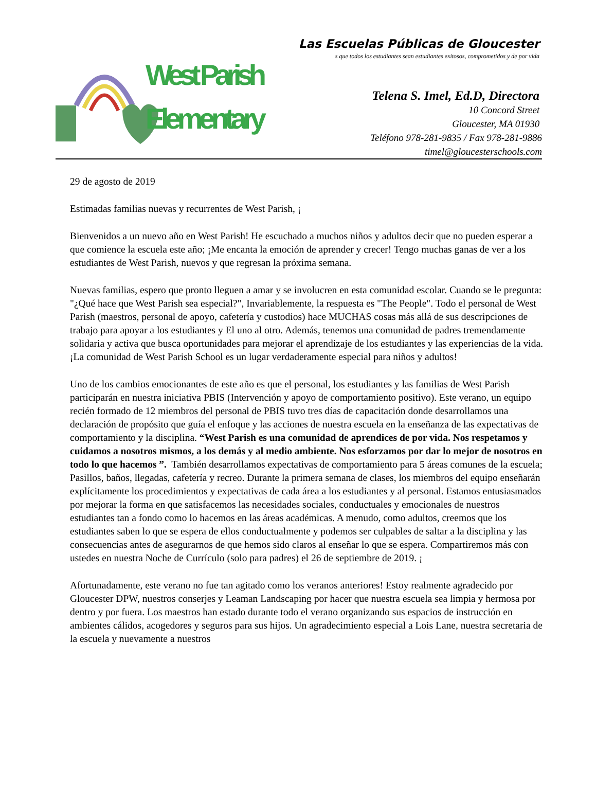West Parish
Elementary
Las Escuelas Públicas de Gloucester
s que todos los estudiantes sean estudiantes exitosos, comprometidos y de por vida
Telena S. Imel, Ed.D, Directora
10 Concord Street
Gloucester, MA 01930
Teléfono 978-281-9835 / Fax 978-281-9886
timel@gloucesterschools.com
29 de agosto de 2019
Estimadas familias nuevas y recurrentes de West Parish, ¡
Bienvenidos a un nuevo año en West Parish! He escuchado a muchos niños y adultos decir que no pueden esperar a que comience la escuela este año; ¡Me encanta la emoción de aprender y crecer! Tengo muchas ganas de ver a los estudiantes de West Parish, nuevos y que regresan la próxima semana.
Nuevas familias, espero que pronto lleguen a amar y se involucren en esta comunidad escolar. Cuando se le pregunta: "¿Qué hace que West Parish sea especial?", Invariablemente, la respuesta es "The People". Todo el personal de West Parish (maestros, personal de apoyo, cafetería y custodios) hace MUCHAS cosas más allá de sus descripciones de trabajo para apoyar a los estudiantes y El uno al otro. Además, tenemos una comunidad de padres tremendamente solidaria y activa que busca oportunidades para mejorar el aprendizaje de los estudiantes y las experiencias de la vida. ¡La comunidad de West Parish School es un lugar verdaderamente especial para niños y adultos!
Uno de los cambios emocionantes de este año es que el personal, los estudiantes y las familias de West Parish participarán en nuestra iniciativa PBIS (Intervención y apoyo de comportamiento positivo). Este verano, un equipo recién formado de 12 miembros del personal de PBIS tuvo tres días de capacitación donde desarrollamos una declaración de propósito que guía el enfoque y las acciones de nuestra escuela en la enseñanza de las expectativas de comportamiento y la disciplina. “West Parish es una comunidad de aprendices de por vida. Nos respetamos y cuidamos a nosotros mismos, a los demás y al medio ambiente. Nos esforzamos por dar lo mejor de nosotros en todo lo que hacemos ”. También desarrollamos expectativas de comportamiento para 5 áreas comunes de la escuela; Pasillos, baños, llegadas, cafetería y recreo. Durante la primera semana de clases, los miembros del equipo enseñarán explícitamente los procedimientos y expectativas de cada área a los estudiantes y al personal. Estamos entusiasmados por mejorar la forma en que satisfacemos las necesidades sociales, conductuales y emocionales de nuestros estudiantes tan a fondo como lo hacemos en las áreas académicas. A menudo, como adultos, creemos que los estudiantes saben lo que se espera de ellos conductualmente y podemos ser culpables de saltar a la disciplina y las consecuencias antes de asegurarnos de que hemos sido claros al enseñar lo que se espera. Compartiremos más con ustedes en nuestra Noche de Currículo (solo para padres) el 26 de septiembre de 2019. ¡
Afortunadamente, este verano no fue tan agitado como los veranos anteriores! Estoy realmente agradecido por Gloucester DPW, nuestros conserjes y Leaman Landscaping por hacer que nuestra escuela sea limpia y hermosa por dentro y por fuera. Los maestros han estado durante todo el verano organizando sus espacios de instrucción en ambientes cálidos, acogedores y seguros para sus hijos. Un agradecimiento especial a Lois Lane, nuestra secretaria de la escuela y nuevamente a nuestros